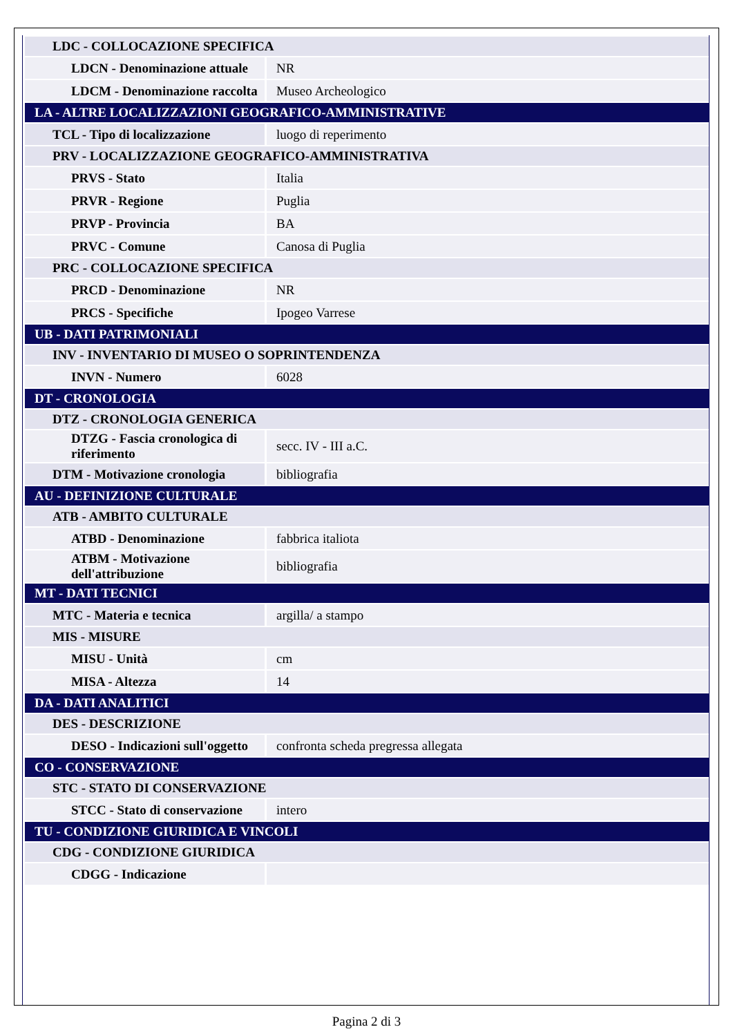| LDC - COLLOCAZIONE SPECIFICA | |
| LDCN - Denominazione attuale | NR |
| LDCM - Denominazione raccolta | Museo Archeologico |
| LA - ALTRE LOCALIZZAZIONI GEOGRAFICO-AMMINISTRATIVE | |
| TCL - Tipo di localizzazione | luogo di reperimento |
| PRV - LOCALIZZAZIONE GEOGRAFICO-AMMINISTRATIVA | |
| PRVS - Stato | Italia |
| PRVR - Regione | Puglia |
| PRVP - Provincia | BA |
| PRVC - Comune | Canosa di Puglia |
| PRC - COLLOCAZIONE SPECIFICA | |
| PRCD - Denominazione | NR |
| PRCS - Specifiche | Ipogeo Varrese |
| UB - DATI PATRIMONIALI | |
| INV - INVENTARIO DI MUSEO O SOPRINTENDENZA | |
| INVN - Numero | 6028 |
| DT - CRONOLOGIA | |
| DTZ - CRONOLOGIA GENERICA | |
| DTZG - Fascia cronologica di riferimento | secc. IV - III a.C. |
| DTM - Motivazione cronologia | bibliografia |
| AU - DEFINIZIONE CULTURALE | |
| ATB - AMBITO CULTURALE | |
| ATBD - Denominazione | fabbrica italiota |
| ATBM - Motivazione dell'attribuzione | bibliografia |
| MT - DATI TECNICI | |
| MTC - Materia e tecnica | argilla/ a stampo |
| MIS - MISURE | |
| MISU - Unità | cm |
| MISA - Altezza | 14 |
| DA - DATI ANALITICI | |
| DES - DESCRIZIONE | |
| DESO - Indicazioni sull'oggetto | confronta scheda pregressa allegata |
| CO - CONSERVAZIONE | |
| STC - STATO DI CONSERVAZIONE | |
| STCC - Stato di conservazione | intero |
| TU - CONDIZIONE GIURIDICA E VINCOLI | |
| CDG - CONDIZIONE GIURIDICA | |
| CDGG - Indicazione | |
Pagina 2 di 3